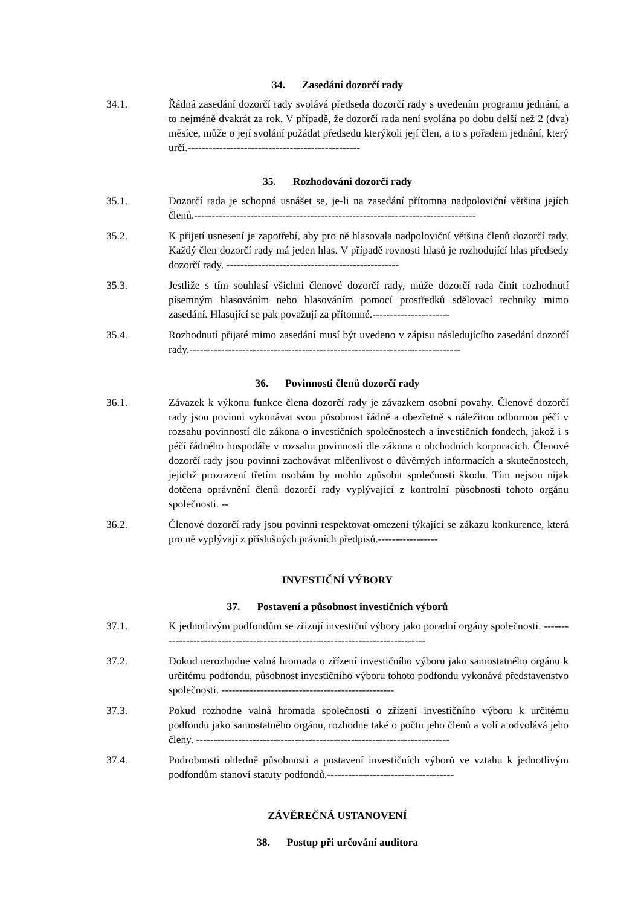34. Zasedání dozorčí rady
34.1. Řádná zasedání dozorčí rady svolává předseda dozorčí rady s uvedením programu jednání, a to nejméně dvakrát za rok. V případě, že dozorčí rada není svolána po dobu delší než 2 (dva) měsíce, může o její svolání požádat předsedu kterýkoli její člen, a to s pořadem jednání, který určí.-------------------------------------------------
35. Rozhodování dozorčí rady
35.1. Dozorčí rada je schopná usnášet se, je-li na zasedání přítomna nadpoloviční většina jejích členů.--------------------------------------------------------------------------------
35.2. K přijetí usnesení je zapotřebí, aby pro ně hlasovala nadpoloviční většina členů dozorčí rady. Každý člen dozorčí rady má jeden hlas. V případě rovnosti hlasů je rozhodující hlas předsedy dozorčí rady. -------------------------------------------------
35.3. Jestliže s tím souhlasí všichni členové dozorčí rady, může dozorčí rada činit rozhodnutí písemným hlasováním nebo hlasováním pomocí prostředků sdělovací techniky mimo zasedání. Hlasující se pak považují za přítomné.----------------------
35.4. Rozhodnutí přijaté mimo zasedání musí být uvedeno v zápisu následujícího zasedání dozorčí rady.-----------------------------------------------------------------------------
36. Povinnosti členů dozorčí rady
36.1. Závazek k výkonu funkce člena dozorčí rady je závazkem osobní povahy. Členové dozorčí rady jsou povinni vykonávat svou působnost řádně a obezřetně s náležitou odbornou péčí v rozsahu povinností dle zákona o investičních společnostech a investičních fondech, jakož i s péčí řádného hospodáře v rozsahu povinností dle zákona o obchodních korporacích. Členové dozorčí rady jsou povinni zachovávat mlčenlivost o důvěrných informacích a skutečnostech, jejichž prozrazení třetím osobám by mohlo způsobit společnosti škodu. Tím nejsou nijak dotčena oprávnění členů dozorčí rady vyplývající z kontrolní působnosti tohoto orgánu společnosti. --
36.2. Členové dozorčí rady jsou povinni respektovat omezení týkající se zákazu konkurence, která pro ně vyplývají z příslušných právních předpisů.-----------------
INVESTIČNÍ VÝBORY
37. Postavení a působnost investičních výborů
37.1. K jednotlivým podfondům se zřizují investiční výbory jako poradní orgány společnosti. --------------------------------------------------------------------------------
37.2. Dokud nerozhodne valná hromada o zřízení investičního výboru jako samostatného orgánu k určitému podfondu, působnost investičního výboru tohoto podfondu vykonává představenstvo společnosti. -------------------------------------------------
37.3. Pokud rozhodne valná hromada společnosti o zřízení investičního výboru k určitému podfondu jako samostatného orgánu, rozhodne také o počtu jeho členů a volí a odvolává jeho členy. ------------------------------------------------------------------------
37.4. Podrobnosti ohledně působnosti a postavení investičních výborů ve vztahu k jednotlivým podfondům stanoví statuty podfondů.------------------------------------
ZÁVĚREČNÁ USTANOVENÍ
38. Postup při určování auditora